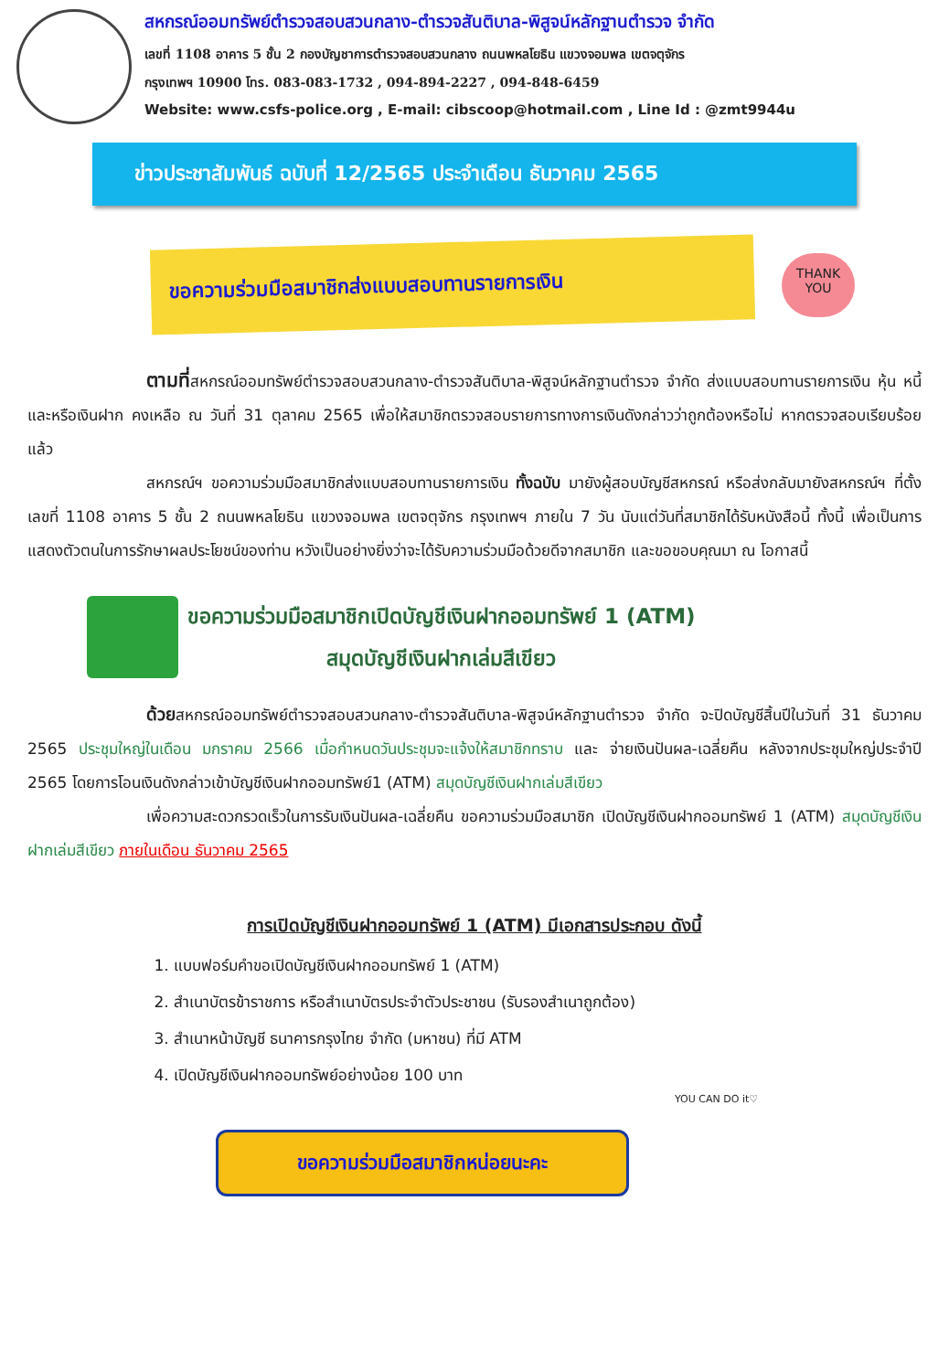สหกรณ์ออมทรัพย์ตำรวจสอบสวนกลาง-ตำรวจสันติบาล-พิสูจน์หลักฐานตำรวจ จำกัด
เลขที่ 1108 อาคาร 5 ชั้น 2 กองบัญชาการตำรวจสอบสวนกลาง ถนนพหลโยธิน แขวงจอมพล เขตจตุจักร
กรุงเทพฯ 10900 โทร. 083-083-1732 , 094-894-2227 , 094-848-6459
Website: www.csfs-police.org , E-mail: cibscoop@hotmail.com , Line Id : @zmt9944u
ข่าวประชาสัมพันธ์ ฉบับที่ 12/2565 ประจำเดือน ธันวาคม 2565
ขอความร่วมมือสมาชิกส่งแบบสอบทานรายการเงิน
THANK
YOU
ตามที่สหกรณ์ออมทรัพย์ตำรวจสอบสวนกลาง-ตำรวจสันติบาล-พิสูจน์หลักฐานตำรวจ จำกัด ส่งแบบสอบทานรายการเงิน หุ้น หนี้ และหรือเงินฝาก คงเหลือ ณ วันที่ 31 ตุลาคม 2565 เพื่อให้สมาชิกตรวจสอบรายการทางการเงินดังกล่าวว่าถูกต้องหรือไม่ หากตรวจสอบเรียบร้อยแล้ว
สหกรณ์ฯ ขอความร่วมมือสมาชิกส่งแบบสอบทานรายการเงิน ทั้งฉบับ มายังผู้สอบบัญชีสหกรณ์ หรือส่งกลับมายังสหกรณ์ฯ ที่ตั้งเลขที่ 1108 อาคาร 5 ชั้น 2 ถนนพหลโยธิน แขวงจอมพล เขตจตุจักร กรุงเทพฯ ภายใน 7 วัน นับแต่วันที่สมาชิกได้รับหนังสือนี้ ทั้งนี้ เพื่อเป็นการแสดงตัวตนในการรักษาผลประโยชน์ของท่าน หวังเป็นอย่างยิ่งว่าจะได้รับความร่วมมือด้วยดีจากสมาชิก และขอขอบคุณมา ณ โอกาสนี้
ขอความร่วมมือสมาชิกเปิดบัญชีเงินฝากออมทรัพย์ 1 (ATM)
สมุดบัญชีเงินฝากเล่มสีเขียว
ด้วยสหกรณ์ออมทรัพย์ตำรวจสอบสวนกลาง-ตำรวจสันติบาล-พิสูจน์หลักฐานตำรวจ จำกัด จะปิดบัญชีสิ้นปีในวันที่ 31 ธันวาคม 2565 ประชุมใหญ่ในเดือน มกราคม 2566 เมื่อกำหนดวันประชุมจะแจ้งให้สมาชิกทราบ และ จ่ายเงินปันผล-เฉลี่ยคืน หลังจากประชุมใหญ่ประจำปี 2565 โดยการโอนเงินดังกล่าวเข้าบัญชีเงินฝากออมทรัพย์1 (ATM) สมุดบัญชีเงินฝากเล่มสีเขียว
เพื่อความสะดวกรวดเร็วในการรับเงินปันผล-เฉลี่ยคืน ขอความร่วมมือสมาชิก เปิดบัญชีเงินฝากออมทรัพย์ 1 (ATM) สมุดบัญชีเงินฝากเล่มสีเขียว ภายในเดือน ธันวาคม 2565
การเปิดบัญชีเงินฝากออมทรัพย์ 1 (ATM) มีเอกสารประกอบ ดังนี้
1. แบบฟอร์มคำขอเปิดบัญชีเงินฝากออมทรัพย์ 1 (ATM)
2. สำเนาบัตรข้าราชการ หรือสำเนาบัตรประจำตัวประชาชน (รับรองสำเนาถูกต้อง)
3. สำเนาหน้าบัญชี ธนาคารกรุงไทย จำกัด (มหาชน) ที่มี ATM
4. เปิดบัญชีเงินฝากออมทรัพย์อย่างน้อย 100 บาท
ขอความร่วมมือสมาชิกหน่อยนะคะ
YOU CAN DO it♡